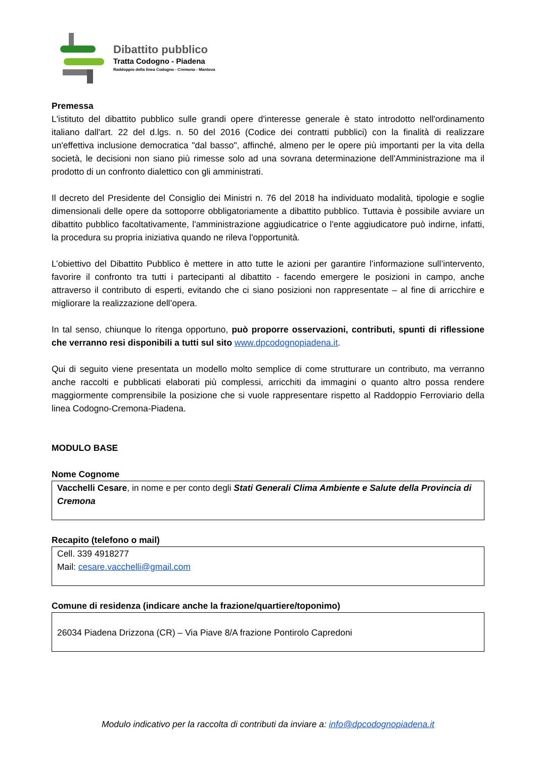Dibattito pubblico
Tratta Codogno - Piadena
Raddoppio della linea Codogno - Cremona - Mantova
Premessa
L'istituto del dibattito pubblico sulle grandi opere d'interesse generale è stato introdotto nell'ordinamento italiano dall'art. 22 del d.lgs. n. 50 del 2016 (Codice dei contratti pubblici) con la finalità di realizzare un'effettiva inclusione democratica "dal basso", affinché, almeno per le opere più importanti per la vita della società, le decisioni non siano più rimesse solo ad una sovrana determinazione dell'Amministrazione ma il prodotto di un confronto dialettico con gli amministrati.
Il decreto del Presidente del Consiglio dei Ministri n. 76 del 2018 ha individuato modalità, tipologie e soglie dimensionali delle opere da sottoporre obbligatoriamente a dibattito pubblico. Tuttavia è possibile avviare un dibattito pubblico facoltativamente, l'amministrazione aggiudicatrice o l'ente aggiudicatore può indirne, infatti, la procedura su propria iniziativa quando ne rileva l'opportunità.
L’obiettivo del Dibattito Pubblico è mettere in atto tutte le azioni per garantire l’informazione sull’intervento, favorire il confronto tra tutti i partecipanti al dibattito - facendo emergere le posizioni in campo, anche attraverso il contributo di esperti, evitando che ci siano posizioni non rappresentate – al fine di arricchire e migliorare la realizzazione dell’opera.
In tal senso, chiunque lo ritenga opportuno, può proporre osservazioni, contributi, spunti di riflessione che verranno resi disponibili a tutti sul sito www.dpcodognopiadena.it.
Qui di seguito viene presentata un modello molto semplice di come strutturare un contributo, ma verranno anche raccolti e pubblicati elaborati più complessi, arricchiti da immagini o quanto altro possa rendere maggiormente comprensibile la posizione che si vuole rappresentare rispetto al Raddoppio Ferroviario della linea Codogno-Cremona-Piadena.
MODULO BASE
Nome Cognome
Vacchelli Cesare, in nome e per conto degli Stati Generali Clima Ambiente e Salute della Provincia di Cremona
Recapito (telefono o mail)
Cell. 339 4918277
Mail: cesare.vacchelli@gmail.com
Comune di residenza (indicare anche la frazione/quartiere/toponimo)
26034 Piadena Drizzona (CR) – Via Piave 8/A frazione Pontirolo Capredoni
Modulo indicativo per la raccolta di contributi da inviare a: info@dpcodognopiadena.it